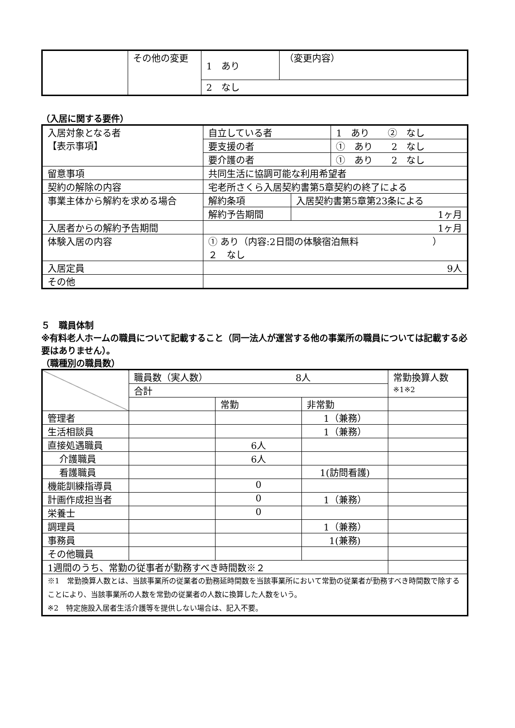| | その他の変更 | 1 あり | （変更内容） |
| | | 2 なし | |
（入居に関する要件）
| 入居対象となる者 【表示事項】 | 自立している者 | | 1 あり ② なし |
| | 要支援の者 | | ① あり 2 なし |
| | 要介護の者 | | ① あり 2 なし |
| 留意事項 | 共同生活に協調可能な利用希望者 | | |
| 契約の解除の内容 | 宅老所さくら入居契約書第5章契約の終了による | | |
| 事業主体から解約を求める場合 | 解約条項 | 入居契約書第5章第23条による | |
| | 解約予告期間 | 1ヶ月 | |
| 入居者からの解約予告期間 | 1ヶ月 | | |
| 体験入居の内容 | ① あり（内容:2日間の体験宿泊無料 ） ２ なし | | |
| 入居定員 | 9人 | | |
| その他 | | | |
５　職員体制
※有料老人ホームの職員について記載すること（同一法人が運営する他の事業所の職員については記載する必要はありません）。
（職種別の職員数）
| | 職員数（実人数） 8人 | | | 常勤換算人数 ※1※2 |
| | 合計 | | | |
| | | 常勤 | 非常勤 | |
| 管理者 | | | 1（兼務） | |
| 生活相談員 | | | 1（兼務） | |
| 直接処遇職員 | | 6人 | | |
| 介護職員 | | 6人 | | |
| 看護職員 | | | 1(訪問看護) | |
| 機能訓練指導員 | | 0 | | |
| 計画作成担当者 | | 0 | 1（兼務） | |
| 栄養士 | | 0 | | |
| 調理員 | | | 1（兼務） | |
| 事務員 | | | 1(兼務) | |
| その他職員 | | | | |
| 1週間のうち、常勤の従事者が勤務すべき時間数※２ | | | | |
| ※1 常勤換算人数とは、当該事業所の従業者の勤務延時間数を当該事業所において常勤の従業者が勤務すべき時間数で除することにより、当該事業所の人数を常勤の従業者の人数に換算した人数をいう。 ※2 特定施設入居者生活介護等を提供しない場合は、記入不要。 | | | | |